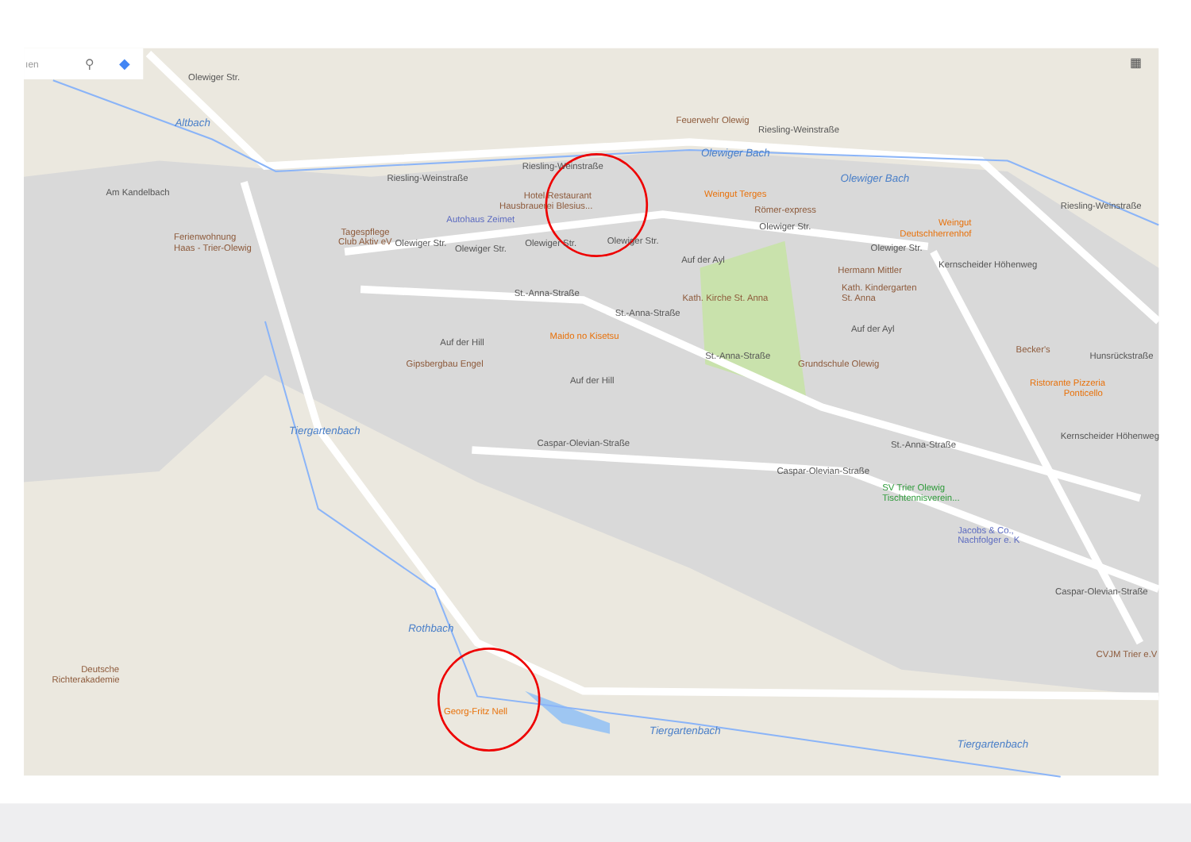ıen
⚲
◆
▦
Riesling-Weinstraße
Riesling-Weinstraße
Riesling-Weinstraße
Olewiger Str.
Olewiger Str.
Olewiger Str.
Olewiger Str.
Olewiger Str.
Olewiger Str.
Olewiger Str.
St.-Anna-Straße
St.-Anna-Straße
St.-Anna-Straße
St.-Anna-Straße
Caspar-Olevian-Straße
Caspar-Olevian-Straße
Caspar-Olevian-Straße
Auf der Ayl
Auf der Ayl
Auf der Hill
Auf der Hill
Am Kandelbach
Hunsrückstraße
Riesling-Weinstraße
Kernscheider Höhenweg
Kernscheider Höhenweg
Olewiger Bach
Olewiger Bach
Altbach
Tiergartenbach
Rothbach
Tiergartenbach
Tiergartenbach
Feuerwehr Olewig
Hotel Restaurant
Hausbrauerei Blesius...
Tagespflege
Club Aktiv eV
Ferienwohnung
Haas - Trier-Olewig
Römer-express
Hermann Mittler
Kath. Kindergarten
St. Anna
Kath. Kirche St. Anna
Gipsbergbau Engel
Grundschule Olewig
Becker's
Deutsche
Richterakademie
CVJM Trier e.V
Weingut Terges
Weingut
Deutschherrenhof
Maido no Kisetsu
Ristorante Pizzeria
Ponticello
Georg-Fritz Nell
Autohaus Zeimet
Jacobs & Co.,
Nachfolger e. K
SV Trier Olewig
Tischtennisverein...